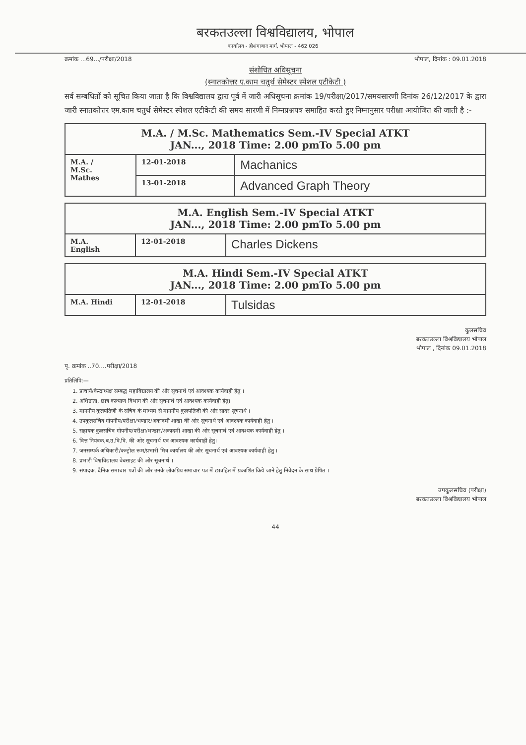बरकतउल्ला विश्वविद्यालय, भोपाल
कार्यालय - होशंगाबाद मार्ग, भोपाल - 462 026
क्रमांक ...69.../परीक्षा/2018 भोपाल, दिनांक : 09.01.2018
संशोधित अधिसूचना
(स्नातकोत्तर ए.काम चतुर्थ सेमेस्टर स्पेशल एटीकेटी )
सर्व सम्बधितों को सूचित किया जाता है कि विश्वविद्यालय द्वारा पूर्व में जारी अधिसूचना क्रमांक 19/परीक्षा/2017/समयसारणी दिनांक 26/12/2017 के द्वारा जारी स्नातकोत्तर एम.काम चतुर्थ सेमेस्टर स्पेशल एटीकेटी की समय सारणी में निम्नप्रश्नपत्र समाहित करते हुए निम्नानुसार परीक्षा आयोजित की जाती है :-
| M.A. / M.Sc. Mathematics Sem.-IV Special ATKT JAN..., 2018 Time: 2.00 pmTo 5.00 pm | | |
| --- | --- | --- |
| M.A. / M.Sc. Mathes | 12-01-2018 | Machanics |
| | 13-01-2018 | Advanced Graph Theory |
| M.A. English Sem.-IV Special ATKT JAN..., 2018 Time: 2.00 pmTo 5.00 pm | | |
| --- | --- | --- |
| M.A. English | 12-01-2018 | Charles Dickens |
| M.A. Hindi Sem.-IV Special ATKT JAN..., 2018 Time: 2.00 pmTo 5.00 pm | | |
| --- | --- | --- |
| M.A. Hindi | 12-01-2018 | Tulsidas |
कुलसचिव
बरकतउल्ला विश्वविद्यालय भोपाल
भोपाल , दिनांक 09.01.2018
पृ. क्रमांक ..70....परीक्षा/2018
प्रतिलिपि:—
1. प्राचार्य/केन्द्राध्यक्ष सम्बद्ध महाविद्यालय की ओर सूचनार्थ एवं आवश्यक कार्यवाही हेतु ।
2. अधिष्ठाता, छात्र कल्याण विभाग की ओर सूचनार्थ एवं आवश्यक कार्यवाही हेतु।
3. माननीय कुलपतिजी के सचिव के माध्यम से माननीय कुलपतिजी की ओर सादर सूचनार्थ ।
4. उपकुलसचिव गोपनीय/परीक्षा/भण्डार/अकादमी शाखा की ओर सूचनार्थ एवं आवश्यक कार्यवाही हेतु ।
5. सहायक कुलसचिव गोपनीय/परीक्षा/भण्डार/अकादमी शाखा की ओर सूचनार्थ एवं आवश्यक कार्यवाही हेतु ।
6. वित्त नियंत्रक,ब.उ.वि.वि. की ओर सूचनार्थ एवं आवश्यक कार्यवाही हेतु।
7. जनसम्पर्क अधिकारी/कन्ट्रोल रूम/प्रभारी मित्र कार्यालय की ओर सूचनार्थ एवं आवश्यक कार्यवाही हेतु ।
8. प्रभारी विश्वविद्यालय वेबसाइट की ओर सूचनार्थ ।
9. संपादक, दैनिक समाचार पत्रों की ओर उनके लोकप्रिय समाचार पत्र में छात्रहित में प्रकाशित किये जाने हेतु निवेदन के साथ प्रेषित ।
उपकुलसचिव (परीक्षा)
बरकतउल्ला विश्वविद्यालय भोपाल
44